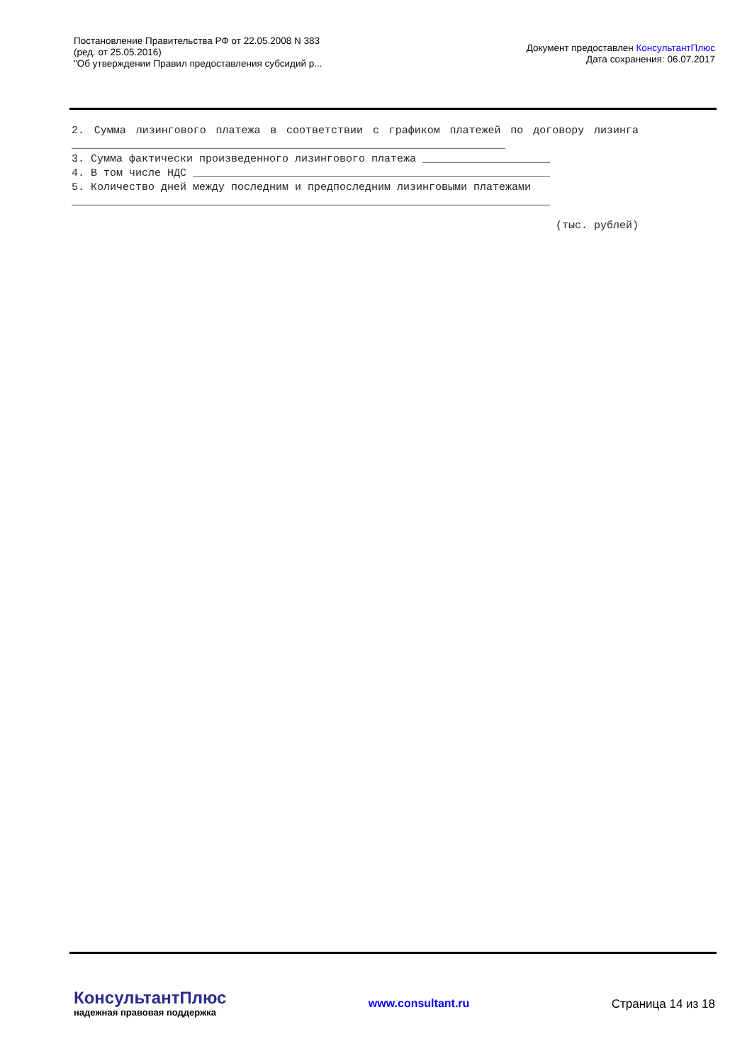Постановление Правительства РФ от 22.05.2008 N 383
(ред. от 25.05.2016)
"Об утверждении Правил предоставления субсидий р...
Документ предоставлен КонсультантПлюс
Дата сохранения: 06.07.2017
2. Сумма лизингового платежа в соответствии с графиком платежей по договору лизинга ____________________________________________________________________
3. Сумма фактически произведенного лизингового платежа ____________________
4. В том числе НДС ________________________________________________________
5. Количество дней между последним и предпоследним лизинговыми платежами
___________________________________________________________________________
(тыс. рублей)
КонсультантПлюс
надежная правовая поддержка
www.consultant.ru Страница 14 из 18